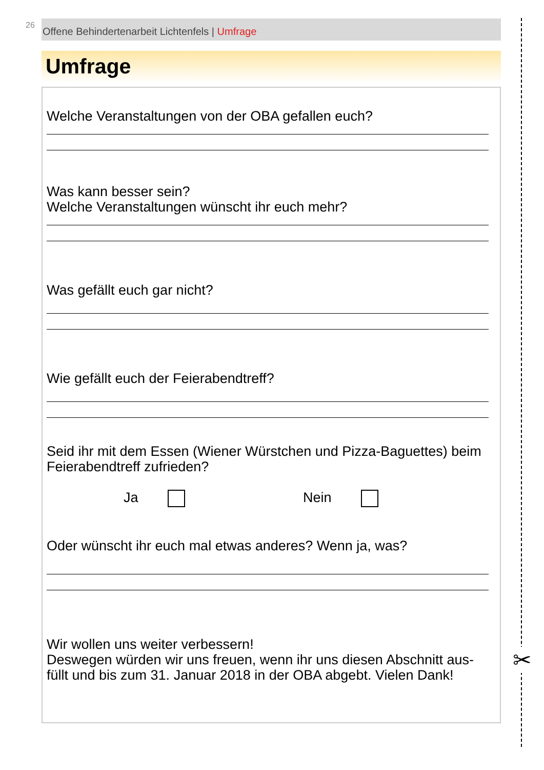26 Offene Behindertenarbeit Lichtenfels | Umfrage
Umfrage
Welche Veranstaltungen von der OBA gefallen euch?
Was kann besser sein?
Welche Veranstaltungen wünscht ihr euch mehr?
Was gefällt euch gar nicht?
Wie gefällt euch der Feierabendtreff?
Seid ihr mit dem Essen (Wiener Würstchen und Pizza-Baguettes) beim Feierabendtreff zufrieden?
Ja Nein
Oder wünscht ihr euch mal etwas anderes? Wenn ja, was?
Wir wollen uns weiter verbessern!
Deswegen würden wir uns freuen, wenn ihr uns diesen Abschnitt aus­füllt und bis zum 31. Januar 2018 in der OBA abgebt. Vielen Dank!
✂